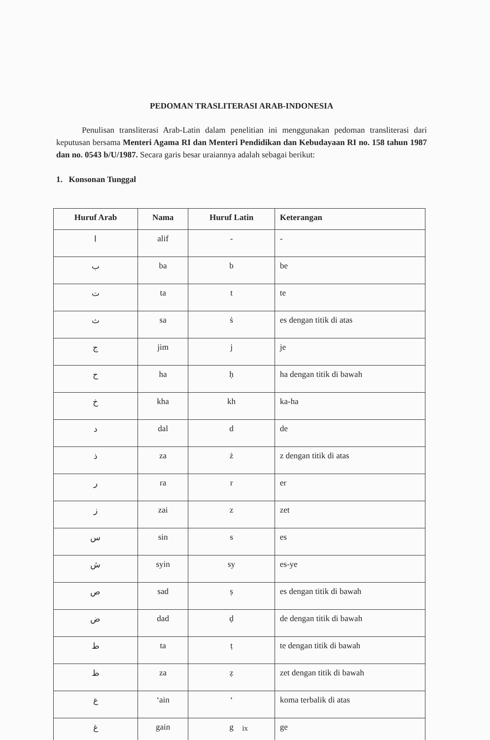PEDOMAN TRASLITERASI ARAB-INDONESIA
Penulisan transliterasi Arab-Latin dalam penelitian ini menggunakan pedoman transliterasi dari keputusan bersama Menteri Agama RI dan Menteri Pendidikan dan Kebudayaan RI no. 158 tahun 1987 dan no. 0543 b/U/1987. Secara garis besar uraiannya adalah sebagai berikut:
1. Konsonan Tunggal
| Huruf Arab | Nama | Huruf Latin | Keterangan |
| --- | --- | --- | --- |
| ا | alif | - | - |
| ب | ba | b | be |
| ت | ta | t | te |
| ث | sa | ṡ | es dengan titik di atas |
| ج | jim | j | je |
| ح | ha | ḥ | ha dengan titik di bawah |
| خ | kha | kh | ka-ha |
| د | dal | d | de |
| ذ | za | ż | z dengan titik di atas |
| ر | ra | r | er |
| ز | zai | z | zet |
| س | sin | s | es |
| ش | syin | sy | es-ye |
| ص | sad | ṣ | es dengan titik di bawah |
| ض | dad | ḍ | de dengan titik di bawah |
| ط | ta | ṭ | te dengan titik di bawah |
| ظ | za | ẓ | zet dengan titik di bawah |
| ع | ‘ain | ‘ | koma terbalik di atas |
| غ | gain | g | ge |
ix